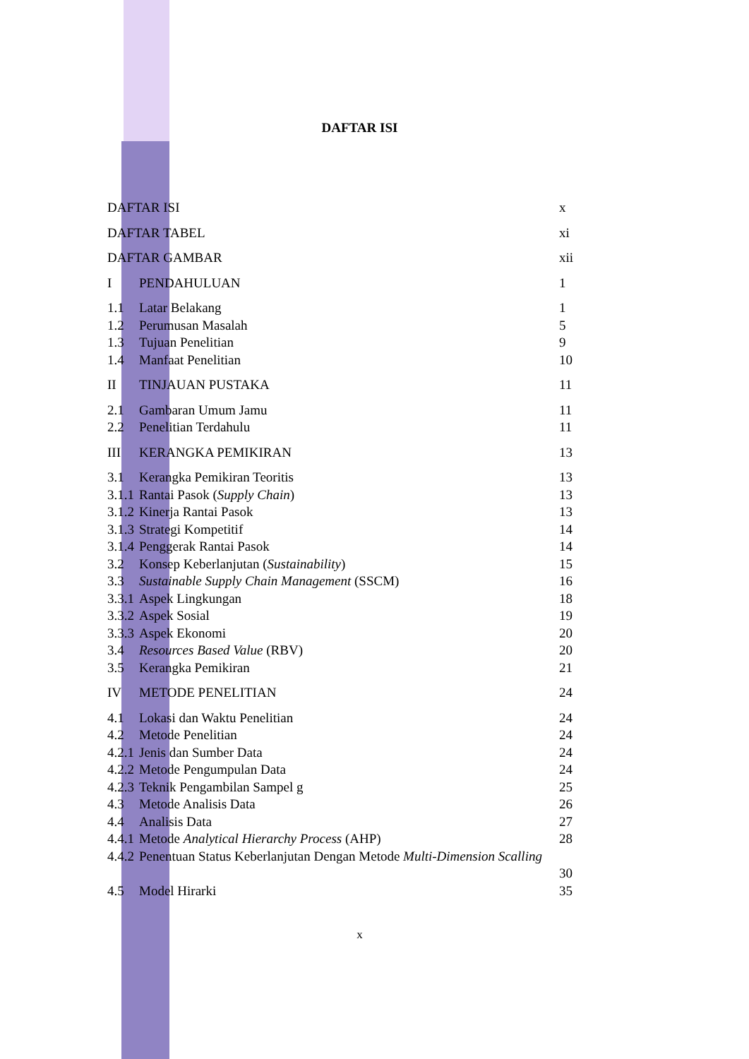DAFTAR ISI
DAFTAR ISI x
DAFTAR TABEL xi
DAFTAR GAMBAR xii
I PENDAHULUAN 1
1.1 Latar Belakang 1
1.2 Perumusan Masalah 5
1.3 Tujuan Penelitian 9
1.4 Manfaat Penelitian 10
II TINJAUAN PUSTAKA 11
2.1 Gambaran Umum Jamu 11
2.2 Penelitian Terdahulu 11
III KERANGKA PEMIKIRAN 13
3.1 Kerangka Pemikiran Teoritis 13
3.1.1 Rantai Pasok (Supply Chain) 13
3.1.2 Kinerja Rantai Pasok 13
3.1.3 Strategi Kompetitif 14
3.1.4 Penggerak Rantai Pasok 14
3.2 Konsep Keberlanjutan (Sustainability) 15
3.3 Sustainable Supply Chain Management (SSCM) 16
3.3.1 Aspek Lingkungan 18
3.3.2 Aspek Sosial 19
3.3.3 Aspek Ekonomi 20
3.4 Resources Based Value (RBV) 20
3.5 Kerangka Pemikiran 21
IV METODE PENELITIAN 24
4.1 Lokasi dan Waktu Penelitian 24
4.2 Metode Penelitian 24
4.2.1 Jenis dan Sumber Data 24
4.2.2 Metode Pengumpulan Data 24
4.2.3 Teknik Pengambilan Sampel g 25
4.3 Metode Analisis Data 26
4.4 Analisis Data 27
4.4.1 Metode Analytical Hierarchy Process (AHP) 28
4.4.2 Penentuan Status Keberlanjutan Dengan Metode Multi-Dimension Scalling
30
4.5 Model Hirarki 35
x